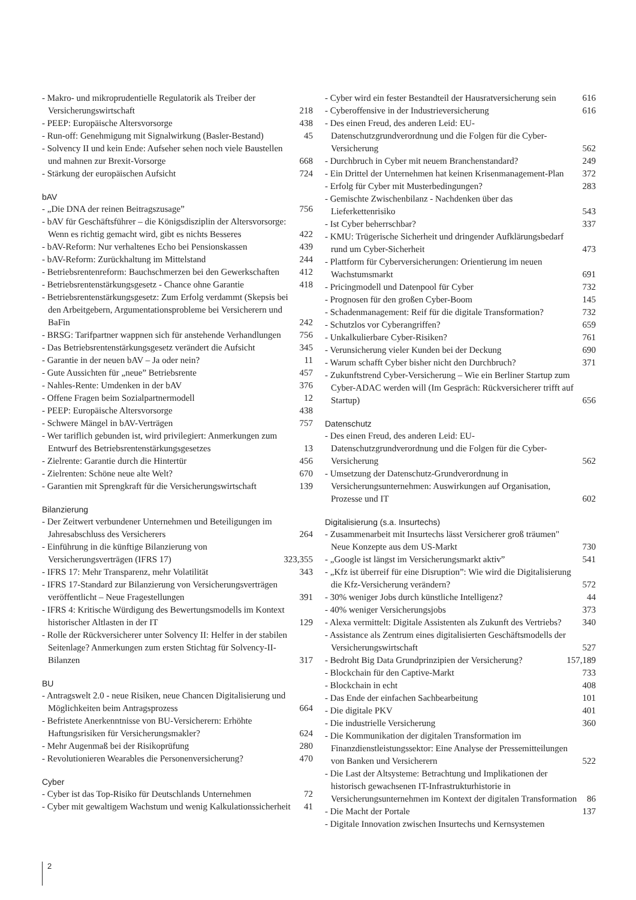- Makro- und mikroprudentielle Regulatorik als Treiber der Versicherungswirtschaft 218
- PEEP: Europäische Altersvorsorge 438
- Run-off: Genehmigung mit Signalwirkung (Basler-Bestand) 45
- Solvency II und kein Ende: Aufseher sehen noch viele Baustellen und mahnen zur Brexit-Vorsorge 668
- Stärkung der europäischen Aufsicht 724
bAV
- „Die DNA der reinen Beitragszusage” 756
- bAV für Geschäftsführer – die Königsdisziplin der Altersvorsorge: Wenn es richtig gemacht wird, gibt es nichts Besseres 422
- bAV-Reform: Nur verhaltenes Echo bei Pensionskassen 439
- bAV-Reform: Zurückhaltung im Mittelstand 244
- Betriebsrentenreform: Bauchschmerzen bei den Gewerkschaften 412
- Betriebsrentenstärkungsgesetz - Chance ohne Garantie 418
- Betriebsrentenstärkungsgesetz: Zum Erfolg verdammt (Skepsis bei den Arbeitgebern, Argumentationsprobleme bei Versicherern und BaFin 242
- BRSG: Tarifpartner wappnen sich für anstehende Verhandlungen 756
- Das Betriebsrentenstärkungsgesetz verändert die Aufsicht 345
- Garantie in der neuen bAV – Ja oder nein? 11
- Gute Aussichten für „neue” Betriebsrente 457
- Nahles-Rente: Umdenken in der bAV 376
- Offene Fragen beim Sozialpartnermodell 12
- PEEP: Europäische Altersvorsorge 438
- Schwere Mängel in bAV-Verträgen 757
- Wer tariflich gebunden ist, wird privilegiert: Anmerkungen zum Entwurf des Betriebsrentenstärkungsgesetzes 13
- Zielrente: Garantie durch die Hintertür 456
- Zielrenten: Schöne neue alte Welt? 670
- Garantien mit Sprengkraft für die Versicherungswirtschaft 139
Bilanzierung
- Der Zeitwert verbundener Unternehmen und Beteiligungen im Jahresabschluss des Versicherers 264
- Einführung in die künftige Bilanzierung von Versicherungsverträgen (IFRS 17) 323,355
- IFRS 17: Mehr Transparenz, mehr Volatilität 343
- IFRS 17-Standard zur Bilanzierung von Versicherungsverträgen veröffentlicht – Neue Fragestellungen 391
- IFRS 4: Kritische Würdigung des Bewertungsmodells im Kontext historischer Altlasten in der IT 129
- Rolle der Rückversicherer unter Solvency II: Helfer in der stabilen Seitenlage? Anmerkungen zum ersten Stichtag für Solvency-II-Bilanzen 317
BU
- Antragswelt 2.0 - neue Risiken, neue Chancen Digitalisierung und Möglichkeiten beim Antragsprozess 664
- Befristete Anerkenntnisse von BU-Versicherern: Erhöhte Haftungsrisiken für Versicherungsmakler? 624
- Mehr Augenmaß bei der Risikoprüfung 280
- Revolutionieren Wearables die Personenversicherung? 470
Cyber
- Cyber ist das Top-Risiko für Deutschlands Unternehmen 72
- Cyber mit gewaltigem Wachstum und wenig Kalkulationssicherheit 41
- Cyber wird ein fester Bestandteil der Hausratversicherung sein 616
- Cyberoffensive in der Industrieversicherung 616
- Des einen Freud, des anderen Leid: EU-Datenschutzgrundverordnung und die Folgen für die Cyber-Versicherung 562
- Durchbruch in Cyber mit neuem Branchenstandard? 249
- Ein Drittel der Unternehmen hat keinen Krisenmanagement-Plan 372
- Erfolg für Cyber mit Musterbedingungen? 283
- Gemischte Zwischenbilanz - Nachdenken über das Lieferkettenrisiko 543
- Ist Cyber beherrschbar? 337
- KMU: Trügerische Sicherheit und dringender Aufklärungsbedarf rund um Cyber-Sicherheit 473
- Plattform für Cyberversicherungen: Orientierung im neuen Wachstumsmarkt 691
- Pricingmodell und Datenpool für Cyber 732
- Prognosen für den großen Cyber-Boom 145
- Schadenmanagement: Reif für die digitale Transformation? 732
- Schutzlos vor Cyberangriffen? 659
- Unkalkulierbare Cyber-Risiken? 761
- Verunsicherung vieler Kunden bei der Deckung 690
- Warum schafft Cyber bisher nicht den Durchbruch? 371
- Zukunftstrend Cyber-Versicherung – Wie ein Berliner Startup zum Cyber-ADAC werden will (Im Gespräch: Rückversicherer trifft auf Startup) 656
Datenschutz
- Des einen Freud, des anderen Leid: EU-Datenschutzgrundverordnung und die Folgen für die Cyber-Versicherung 562
- Umsetzung der Datenschutz-Grundverordnung in Versicherungsunternehmen: Auswirkungen auf Organisation, Prozesse und IT 602
Digitalisierung (s.a. Insurtechs)
- Zusammenarbeit mit Insurtechs lässt Versicherer groß träumen" Neue Konzepte aus dem US-Markt 730
- „Google ist längst im Versicherungsmarkt aktiv” 541
- „Kfz ist überreif für eine Disruption”: Wie wird die Digitalisierung die Kfz-Versicherung verändern? 572
- 30% weniger Jobs durch künstliche Intelligenz? 44
- 40% weniger Versicherungsjobs 373
- Alexa vermittelt: Digitale Assistenten als Zukunft des Vertriebs? 340
- Assistance als Zentrum eines digitalisierten Geschäftsmodells der Versicherungswirtschaft 527
- Bedroht Big Data Grundprinzipien der Versicherung? 157,189
- Blockchain für den Captive-Markt 733
- Blockchain in echt 408
- Das Ende der einfachen Sachbearbeitung 101
- Die digitale PKV 401
- Die industrielle Versicherung 360
- Die Kommunikation der digitalen Transformation im Finanzdienstleistungssektor: Eine Analyse der Pressemitteilungen von Banken und Versicherern 522
- Die Last der Altsysteme: Betrachtung und Implikationen der historisch gewachsenen IT-Infrastrukturhistorie in Versicherungsunternehmen im Kontext der digitalen Transformation 86
- Die Macht der Portale 137
- Digitale Innovation zwischen Insurtechs und Kernsystemen
2